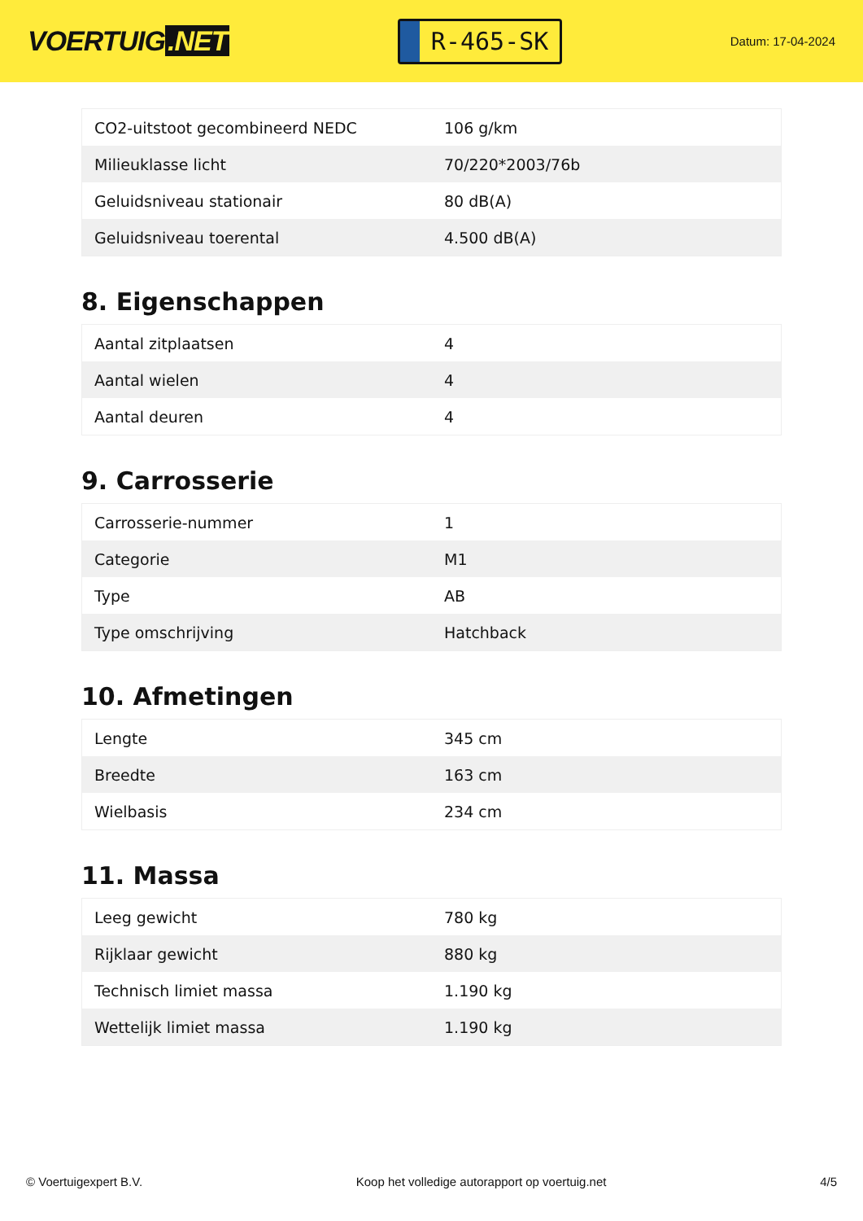VOERTUIG.NET
R-465-SK
Datum: 17-04-2024
| CO2-uitstoot gecombineerd NEDC | 106 g/km |
| Milieuklasse licht | 70/220*2003/76b |
| Geluidsniveau stationair | 80 dB(A) |
| Geluidsniveau toerental | 4.500 dB(A) |
8. Eigenschappen
| Aantal zitplaatsen | 4 |
| Aantal wielen | 4 |
| Aantal deuren | 4 |
9. Carrosserie
| Carrosserie-nummer | 1 |
| Categorie | M1 |
| Type | AB |
| Type omschrijving | Hatchback |
10. Afmetingen
| Lengte | 345 cm |
| Breedte | 163 cm |
| Wielbasis | 234 cm |
11. Massa
| Leeg gewicht | 780 kg |
| Rijklaar gewicht | 880 kg |
| Technisch limiet massa | 1.190 kg |
| Wettelijk limiet massa | 1.190 kg |
© Voertuigexpert B.V. Koop het volledige autorapport op voertuig.net 4/5